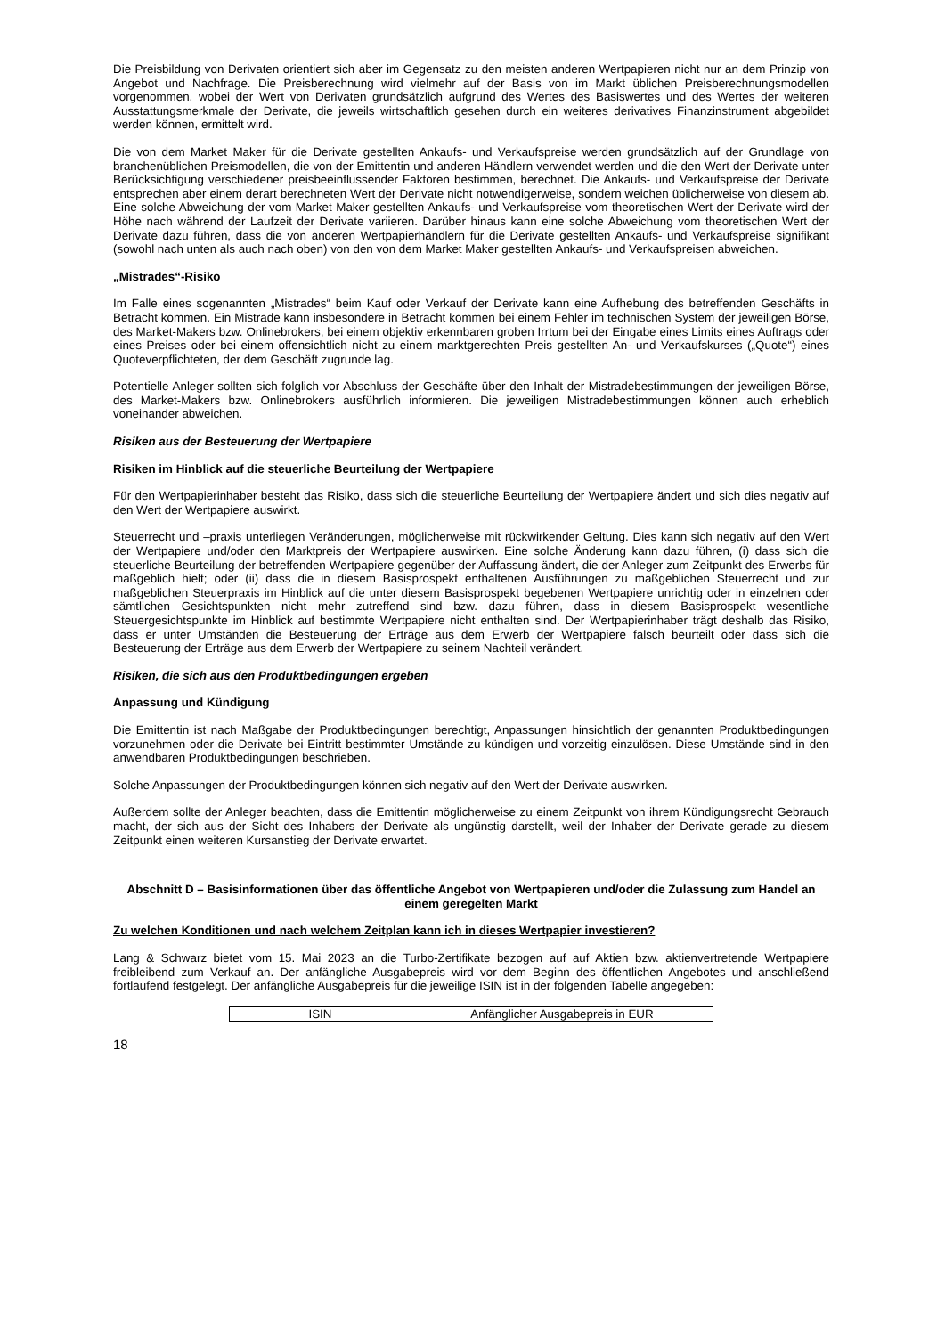Die Preisbildung von Derivaten orientiert sich aber im Gegensatz zu den meisten anderen Wertpapieren nicht nur an dem Prinzip von Angebot und Nachfrage. Die Preisberechnung wird vielmehr auf der Basis von im Markt üblichen Preisberechnungsmodellen vorgenommen, wobei der Wert von Derivaten grundsätzlich aufgrund des Wertes des Basiswertes und des Wertes der weiteren Ausstattungsmerkmale der Derivate, die jeweils wirtschaftlich gesehen durch ein weiteres derivatives Finanzinstrument abgebildet werden können, ermittelt wird.
Die von dem Market Maker für die Derivate gestellten Ankaufs- und Verkaufspreise werden grundsätzlich auf der Grundlage von branchenüblichen Preismodellen, die von der Emittentin und anderen Händlern verwendet werden und die den Wert der Derivate unter Berücksichtigung verschiedener preisbeeinflussender Faktoren bestimmen, berechnet. Die Ankaufs- und Verkaufspreise der Derivate entsprechen aber einem derart berechneten Wert der Derivate nicht notwendigerweise, sondern weichen üblicherweise von diesem ab. Eine solche Abweichung der vom Market Maker gestellten Ankaufs- und Verkaufspreise vom theoretischen Wert der Derivate wird der Höhe nach während der Laufzeit der Derivate variieren. Darüber hinaus kann eine solche Abweichung vom theoretischen Wert der Derivate dazu führen, dass die von anderen Wertpapierhändlern für die Derivate gestellten Ankaufs- und Verkaufspreise signifikant (sowohl nach unten als auch nach oben) von den von dem Market Maker gestellten Ankaufs- und Verkaufspreisen abweichen.
„Mistrades“-Risiko
Im Falle eines sogenannten „Mistrades“ beim Kauf oder Verkauf der Derivate kann eine Aufhebung des betreffenden Geschäfts in Betracht kommen. Ein Mistrade kann insbesondere in Betracht kommen bei einem Fehler im technischen System der jeweiligen Börse, des Market-Makers bzw. Onlinebrokers, bei einem objektiv erkennbaren groben Irrtum bei der Eingabe eines Limits eines Auftrags oder eines Preises oder bei einem offensichtlich nicht zu einem marktgerechten Preis gestellten An- und Verkaufskurses („Quote“) eines Quoteverpflichteten, der dem Geschäft zugrunde lag.
Potentielle Anleger sollten sich folglich vor Abschluss der Geschäfte über den Inhalt der Mistradebestimmungen der jeweiligen Börse, des Market-Makers bzw. Onlinebrokers ausführlich informieren. Die jeweiligen Mistradebestimmungen können auch erheblich voneinander abweichen.
Risiken aus der Besteuerung der Wertpapiere
Risiken im Hinblick auf die steuerliche Beurteilung der Wertpapiere
Für den Wertpapierinhaber besteht das Risiko, dass sich die steuerliche Beurteilung der Wertpapiere ändert und sich dies negativ auf den Wert der Wertpapiere auswirkt.
Steuerrecht und –praxis unterliegen Veränderungen, möglicherweise mit rückwirkender Geltung. Dies kann sich negativ auf den Wert der Wertpapiere und/oder den Marktpreis der Wertpapiere auswirken. Eine solche Änderung kann dazu führen, (i) dass sich die steuerliche Beurteilung der betreffenden Wertpapiere gegenüber der Auffassung ändert, die der Anleger zum Zeitpunkt des Erwerbs für maßgeblich hielt; oder (ii) dass die in diesem Basisprospekt enthaltenen Ausführungen zu maßgeblichen Steuerrecht und zur maßgeblichen Steuerpraxis im Hinblick auf die unter diesem Basisprospekt begebenen Wertpapiere unrichtig oder in einzelnen oder sämtlichen Gesichtspunkten nicht mehr zutreffend sind bzw. dazu führen, dass in diesem Basisprospekt wesentliche Steuergesichtspunkte im Hinblick auf bestimmte Wertpapiere nicht enthalten sind. Der Wertpapierinhaber trägt deshalb das Risiko, dass er unter Umständen die Besteuerung der Erträge aus dem Erwerb der Wertpapiere falsch beurteilt oder dass sich die Besteuerung der Erträge aus dem Erwerb der Wertpapiere zu seinem Nachteil verändert.
Risiken, die sich aus den Produktbedingungen ergeben
Anpassung und Kündigung
Die Emittentin ist nach Maßgabe der Produktbedingungen berechtigt, Anpassungen hinsichtlich der genannten Produktbedingungen vorzunehmen oder die Derivate bei Eintritt bestimmter Umstände zu kündigen und vorzeitig einzulösen. Diese Umstände sind in den anwendbaren Produktbedingungen beschrieben.
Solche Anpassungen der Produktbedingungen können sich negativ auf den Wert der Derivate auswirken.
Außerdem sollte der Anleger beachten, dass die Emittentin möglicherweise zu einem Zeitpunkt von ihrem Kündigungsrecht Gebrauch macht, der sich aus der Sicht des Inhabers der Derivate als ungünstig darstellt, weil der Inhaber der Derivate gerade zu diesem Zeitpunkt einen weiteren Kursanstieg der Derivate erwartet.
Abschnitt D – Basisinformationen über das öffentliche Angebot von Wertpapieren und/oder die Zulassung zum Handel an einem geregelten Markt
Zu welchen Konditionen und nach welchem Zeitplan kann ich in dieses Wertpapier investieren?
Lang & Schwarz bietet vom 15. Mai 2023 an die Turbo-Zertifikate bezogen auf auf Aktien bzw. aktienvertretende Wertpapiere freibleibend zum Verkauf an. Der anfängliche Ausgabepreis wird vor dem Beginn des öffentlichen Angebotes und anschließend fortlaufend festgelegt. Der anfängliche Ausgabepreis für die jeweilige ISIN ist in der folgenden Tabelle angegeben:
| ISIN | Anfänglicher Ausgabepreis in EUR |
18